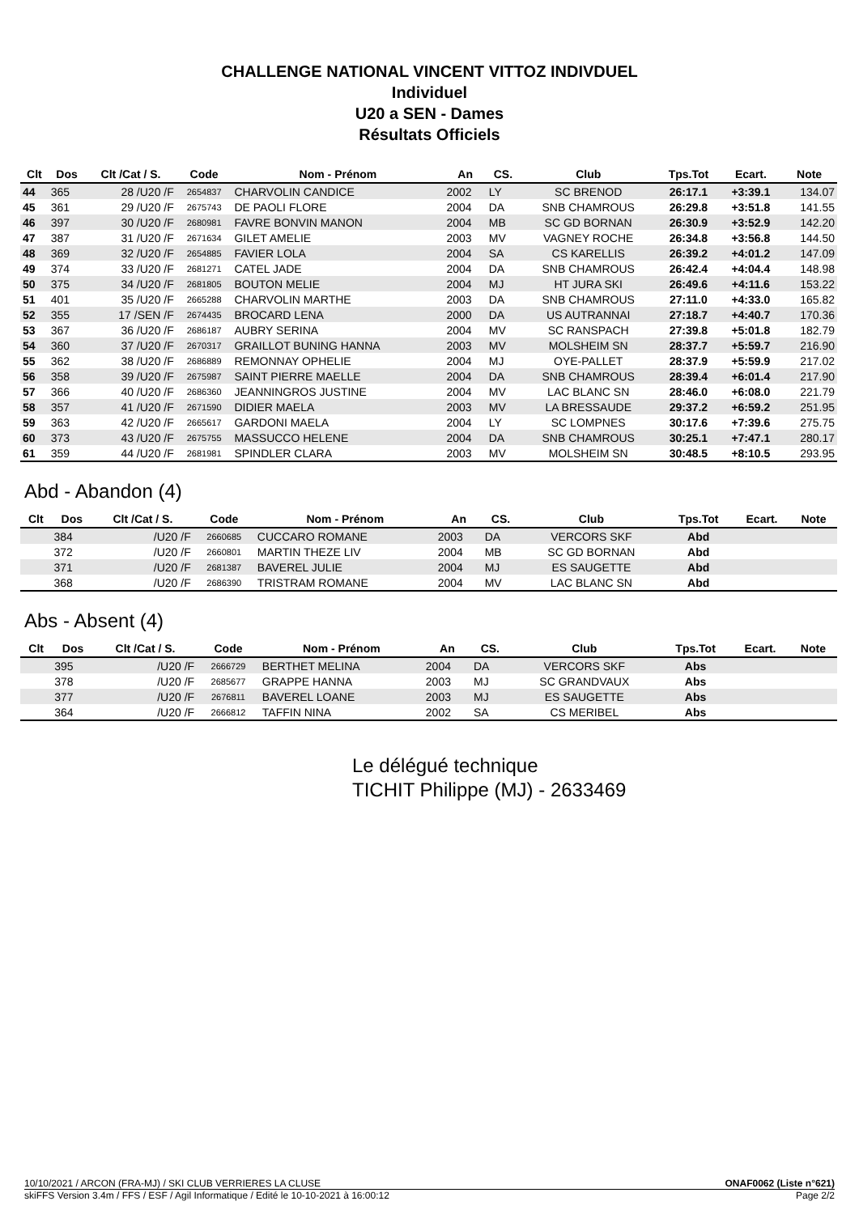CHALLENGE NATIONAL VINCENT VITTOZ INDIVDUEL
Individuel
U20 a SEN - Dames
Résultats Officiels
| Clt | Dos | Clt /Cat / S. | Code | Nom - Prénom | An | CS. | Club | Tps.Tot | Ecart. | Note |
| --- | --- | --- | --- | --- | --- | --- | --- | --- | --- | --- |
| 44 | 365 | 28 /U20 /F | 2654837 | CHARVOLIN CANDICE | 2002 | LY | SC BRENOD | 26:17.1 | +3:39.1 | 134.07 |
| 45 | 361 | 29 /U20 /F | 2675743 | DE PAOLI FLORE | 2004 | DA | SNB CHAMROUS | 26:29.8 | +3:51.8 | 141.55 |
| 46 | 397 | 30 /U20 /F | 2680981 | FAVRE BONVIN MANON | 2004 | MB | SC GD BORNAN | 26:30.9 | +3:52.9 | 142.20 |
| 47 | 387 | 31 /U20 /F | 2671634 | GILET AMELIE | 2003 | MV | VAGNEY ROCHE | 26:34.8 | +3:56.8 | 144.50 |
| 48 | 369 | 32 /U20 /F | 2654885 | FAVIER LOLA | 2004 | SA | CS KARELLIS | 26:39.2 | +4:01.2 | 147.09 |
| 49 | 374 | 33 /U20 /F | 2681271 | CATEL JADE | 2004 | DA | SNB CHAMROUS | 26:42.4 | +4:04.4 | 148.98 |
| 50 | 375 | 34 /U20 /F | 2681805 | BOUTON MELIE | 2004 | MJ | HT JURA SKI | 26:49.6 | +4:11.6 | 153.22 |
| 51 | 401 | 35 /U20 /F | 2665288 | CHARVOLIN MARTHE | 2003 | DA | SNB CHAMROUS | 27:11.0 | +4:33.0 | 165.82 |
| 52 | 355 | 17 /SEN /F | 2674435 | BROCARD LENA | 2000 | DA | US AUTRANNAI | 27:18.7 | +4:40.7 | 170.36 |
| 53 | 367 | 36 /U20 /F | 2686187 | AUBRY SERINA | 2004 | MV | SC RANSPACH | 27:39.8 | +5:01.8 | 182.79 |
| 54 | 360 | 37 /U20 /F | 2670317 | GRAILLOT BUNING HANNA | 2003 | MV | MOLSHEIM SN | 28:37.7 | +5:59.7 | 216.90 |
| 55 | 362 | 38 /U20 /F | 2686889 | REMONNAY OPHELIE | 2004 | MJ | OYE-PALLET | 28:37.9 | +5:59.9 | 217.02 |
| 56 | 358 | 39 /U20 /F | 2675987 | SAINT PIERRE MAELLE | 2004 | DA | SNB CHAMROUS | 28:39.4 | +6:01.4 | 217.90 |
| 57 | 366 | 40 /U20 /F | 2686360 | JEANNINGROS JUSTINE | 2004 | MV | LAC BLANC SN | 28:46.0 | +6:08.0 | 221.79 |
| 58 | 357 | 41 /U20 /F | 2671590 | DIDIER MAELA | 2003 | MV | LA BRESSAUDE | 29:37.2 | +6:59.2 | 251.95 |
| 59 | 363 | 42 /U20 /F | 2665617 | GARDONI MAELA | 2004 | LY | SC LOMPNES | 30:17.6 | +7:39.6 | 275.75 |
| 60 | 373 | 43 /U20 /F | 2675755 | MASSUCCO HELENE | 2004 | DA | SNB CHAMROUS | 30:25.1 | +7:47.1 | 280.17 |
| 61 | 359 | 44 /U20 /F | 2681981 | SPINDLER CLARA | 2003 | MV | MOLSHEIM SN | 30:48.5 | +8:10.5 | 293.95 |
Abd - Abandon (4)
| Clt | Dos | Clt /Cat / S. | Code | Nom - Prénom | An | CS. | Club | Tps.Tot | Ecart. | Note |
| --- | --- | --- | --- | --- | --- | --- | --- | --- | --- | --- |
| | 384 | /U20 /F | 2660685 | CUCCARO ROMANE | 2003 | DA | VERCORS SKF | Abd | | |
| | 372 | /U20 /F | 2660801 | MARTIN THEZE LIV | 2004 | MB | SC GD BORNAN | Abd | | |
| | 371 | /U20 /F | 2681387 | BAVEREL JULIE | 2004 | MJ | ES SAUGETTE | Abd | | |
| | 368 | /U20 /F | 2686390 | TRISTRAM ROMANE | 2004 | MV | LAC BLANC SN | Abd | | |
Abs - Absent (4)
| Clt | Dos | Clt /Cat / S. | Code | Nom - Prénom | An | CS. | Club | Tps.Tot | Ecart. | Note |
| --- | --- | --- | --- | --- | --- | --- | --- | --- | --- | --- |
| | 395 | /U20 /F | 2666729 | BERTHET MELINA | 2004 | DA | VERCORS SKF | Abs | | |
| | 378 | /U20 /F | 2685677 | GRAPPE HANNA | 2003 | MJ | SC GRANDVAUX | Abs | | |
| | 377 | /U20 /F | 2676811 | BAVEREL LOANE | 2003 | MJ | ES SAUGETTE | Abs | | |
| | 364 | /U20 /F | 2666812 | TAFFIN NINA | 2002 | SA | CS MERIBEL | Abs | | |
Le délégué technique
TICHIT Philippe (MJ) - 2633469
10/10/2021 / ARCON (FRA-MJ) / SKI CLUB VERRIERES LA CLUSE ONAF0062 (Liste n°621)
skiFFS Version 3.4m / FFS / ESF / Agil Informatique / Edité le 10-10-2021 à 16:00:12 Page 2/2